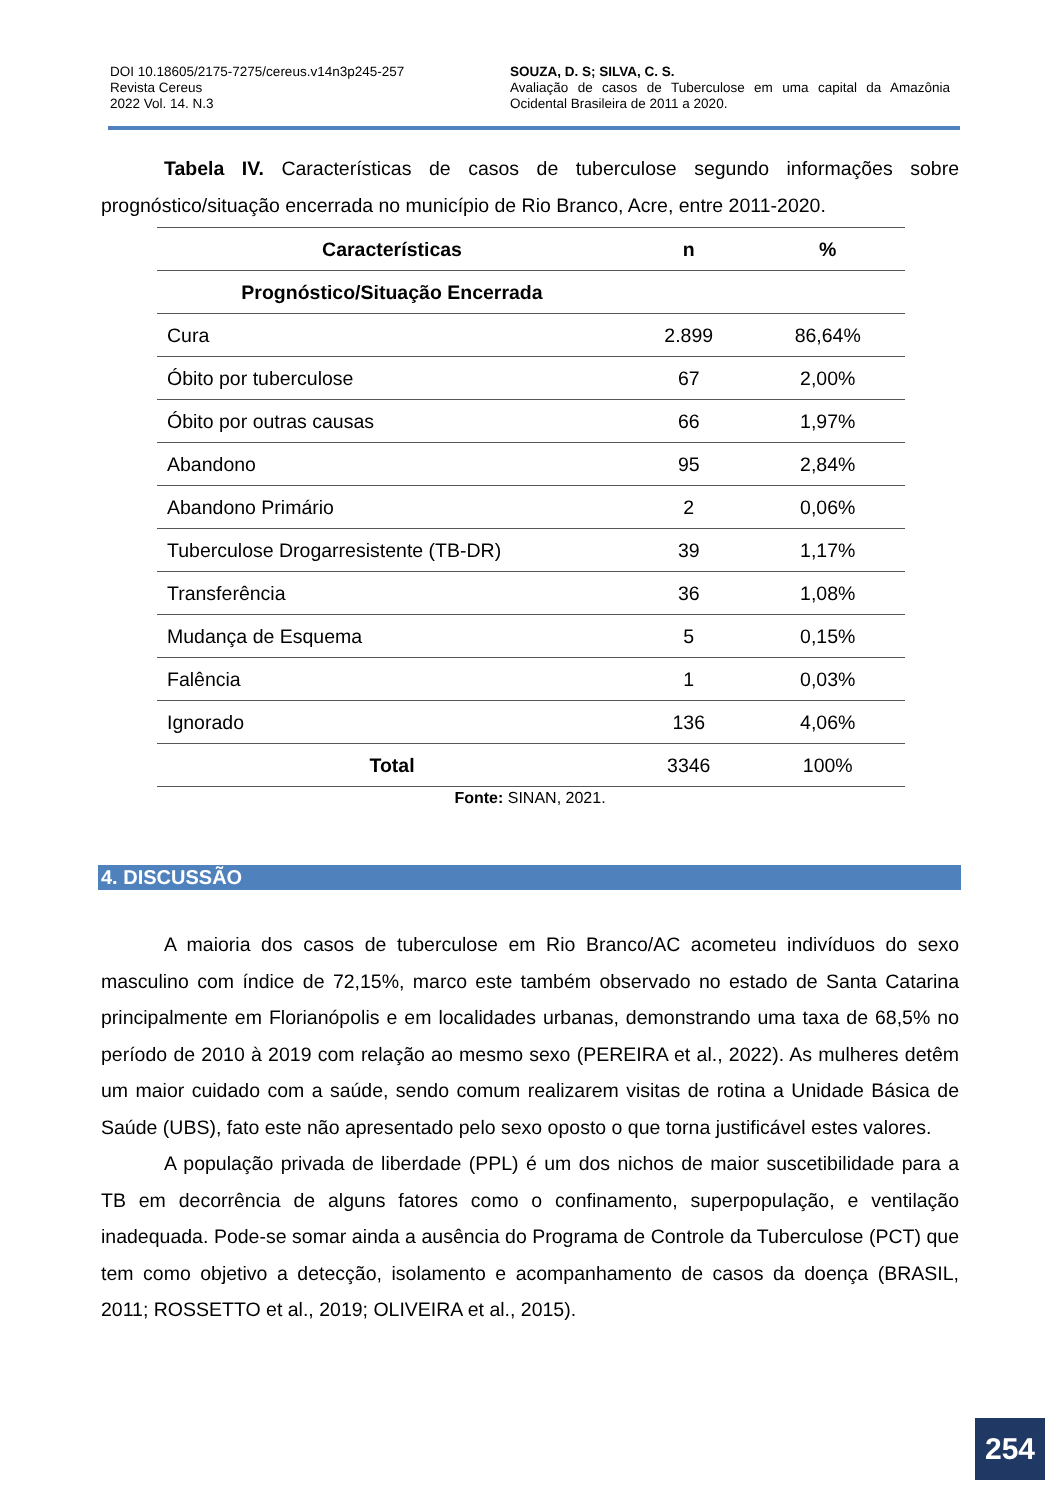DOI 10.18605/2175-7275/cereus.v14n3p245-257
Revista Cereus
2022 Vol. 14. N.3
SOUZA, D. S; SILVA, C. S.
Avaliação de casos de Tuberculose em uma capital da Amazônia Ocidental Brasileira de 2011 a 2020.
Tabela IV. Características de casos de tuberculose segundo informações sobre prognóstico/situação encerrada no município de Rio Branco, Acre, entre 2011-2020.
| Características | n | % |
| --- | --- | --- |
| Prognóstico/Situação Encerrada | | |
| Cura | 2.899 | 86,64% |
| Óbito por tuberculose | 67 | 2,00% |
| Óbito por outras causas | 66 | 1,97% |
| Abandono | 95 | 2,84% |
| Abandono Primário | 2 | 0,06% |
| Tuberculose Drogarresistente (TB-DR) | 39 | 1,17% |
| Transferência | 36 | 1,08% |
| Mudança de Esquema | 5 | 0,15% |
| Falência | 1 | 0,03% |
| Ignorado | 136 | 4,06% |
| Total | 3346 | 100% |
Fonte: SINAN, 2021.
4. DISCUSSÃO
A maioria dos casos de tuberculose em Rio Branco/AC acometeu indivíduos do sexo masculino com índice de 72,15%, marco este também observado no estado de Santa Catarina principalmente em Florianópolis e em localidades urbanas, demonstrando uma taxa de 68,5% no período de 2010 à 2019 com relação ao mesmo sexo (PEREIRA et al., 2022). As mulheres detêm um maior cuidado com a saúde, sendo comum realizarem visitas de rotina a Unidade Básica de Saúde (UBS), fato este não apresentado pelo sexo oposto o que torna justificável estes valores.
A população privada de liberdade (PPL) é um dos nichos de maior suscetibilidade para a TB em decorrência de alguns fatores como o confinamento, superpopulação, e ventilação inadequada. Pode-se somar ainda a ausência do Programa de Controle da Tuberculose (PCT) que tem como objetivo a detecção, isolamento e acompanhamento de casos da doença (BRASIL, 2011; ROSSETTO et al., 2019; OLIVEIRA et al., 2015).
254